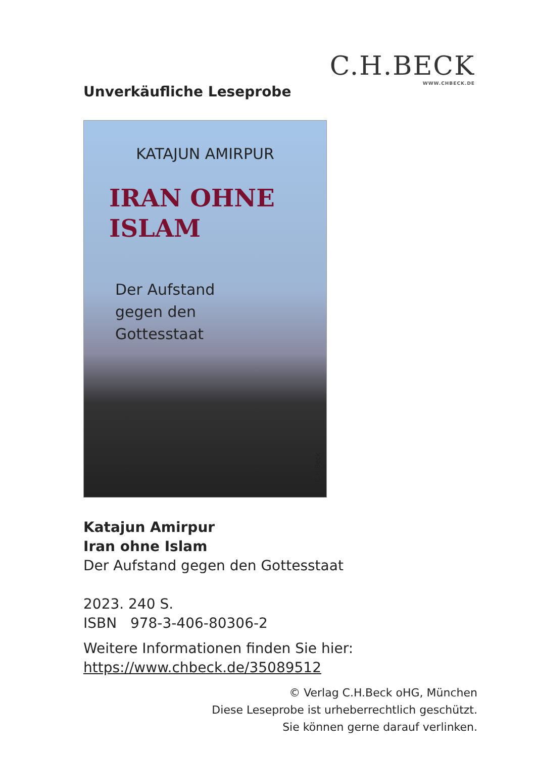C.H.BECK
WWW.CHBECK.DE
Unverkäufliche Leseprobe
KATAJUN AMIRPUR
IRAN OHNE
ISLAM
Der Aufstand
gegen den
Gottesstaat
C.H.Beck
Katajun Amirpur
Iran ohne Islam
Der Aufstand gegen den Gottesstaat
2023. 240 S.
ISBN 978-3-406-80306-2
Weitere Informationen finden Sie hier:
https://www.chbeck.de/35089512
© Verlag C.H.Beck oHG, München
Diese Leseprobe ist urheberrechtlich geschützt.
Sie können gerne darauf verlinken.